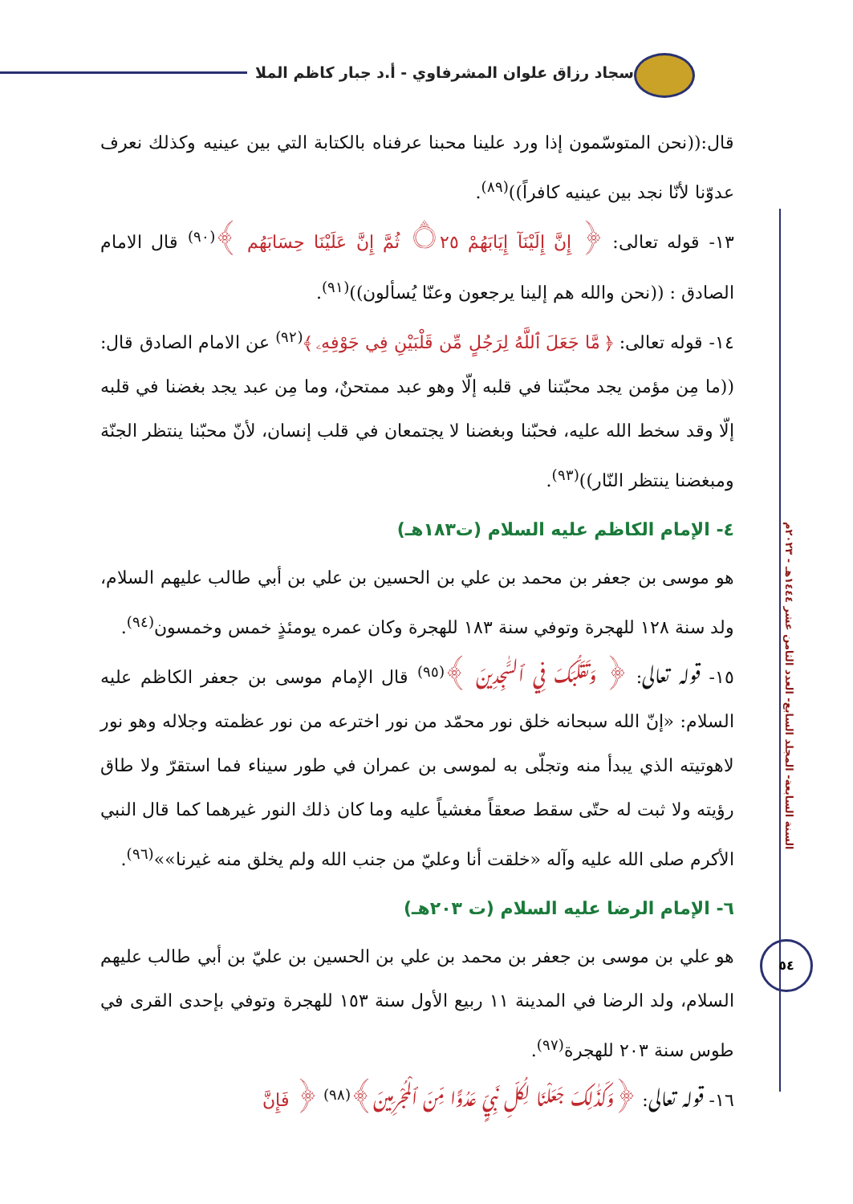سجاد رزاق علوان المشرفاوي - أ.د جبار كاظم الملا
السنة السابعة- المجلد السابع- العدد الثامن عشر ١٤٤٤هـ - ٢٠٢٣م
٥٤
قال:((نحن المتوسّمون إذا ورد علينا محبنا عرفناه بالكتابة التي بين عينيه وكذلك نعرف عدوّنا لأنّا نجد بين عينيه كافراً))<sup>(٨٩)</sup>.
١٣- قوله تعالى: ﴿ إِنَّ إِلَيْنَآ إِيَابَهُمْ ۝٢٥ ثُمَّ إِنَّ عَلَيْنَا حِسَابَهُم ﴾<sup>(٩٠)</sup> قال الامام الصادق : ((نحن والله هم إلينا يرجعون وعنّا يُسألون))<sup>(٩١)</sup>.
١٤- قوله تعالى: ﴿ مَّا جَعَلَ ٱللَّهُ لِرَجُلٍ مِّن قَلْبَيْنِ فِي جَوْفِهِۦ ﴾<sup>(٩٢)</sup> عن الامام الصادق قال: ((ما مِن مؤمن يجد محبّتنا في قلبه إلّا وهو عبد ممتحنٌ، وما مِن عبد يجد بغضنا في قلبه إلّا وقد سخط الله عليه، فحبّنا وبغضنا لا يجتمعان في قلب إنسان، لأنّ محبّنا ينتظر الجنّة ومبغضنا ينتظر النّار))<sup>(٩٣)</sup>.
٤- الإمام الكاظم عليه السلام (ت١٨٣هـ)
هو موسى بن جعفر بن محمد بن علي بن الحسين بن علي بن أبي طالب عليهم السلام، ولد سنة ١٢٨ للهجرة وتوفي سنة ١٨٣ للهجرة وكان عمره يومئذٍ خمس وخمسون<sup>(٩٤)</sup>.
١٥- قوله تعالى: ﴿ وَتَقَلُّبَكَ فِي ٱلسَّٰجِدِينَ ﴾<sup>(٩٥)</sup> قال الإمام موسى بن جعفر الكاظم عليه السلام: «إنّ الله سبحانه خلق نور محمّد من نور اخترعه من نور عظمته وجلاله وهو نور لاهوتيته الذي يبدأ منه وتجلّى به لموسى بن عمران في طور سيناء فما استقرّ ولا طاق رؤيته ولا ثبت له حتّى سقط صعقاً مغشياً عليه وما كان ذلك النور غيرهما كما قال النبي الأكرم صلى الله عليه وآله «خلقت أنا وعليّ من جنب الله ولم يخلق منه غيرنا»»<sup>(٩٦)</sup>.
٦- الإمام الرضا عليه السلام (ت ٢٠٣هـ)
هو علي بن موسى بن جعفر بن محمد بن علي بن الحسين بن عليّ بن أبي طالب عليهم السلام، ولد الرضا في المدينة ١١ ربيع الأول سنة ١٥٣ للهجرة وتوفي بإحدى القرى في طوس سنة ٢٠٣ للهجرة<sup>(٩٧)</sup>.
١٦- قوله تعالى: ﴿وَكَذَٰلِكَ جَعَلْنَا لِكُلِّ نَبِيٍّ عَدُوًّا مِّنَ ٱلْمُجْرِمِينَ﴾<sup>(٩٨)</sup> ﴿ فَإِنَّ